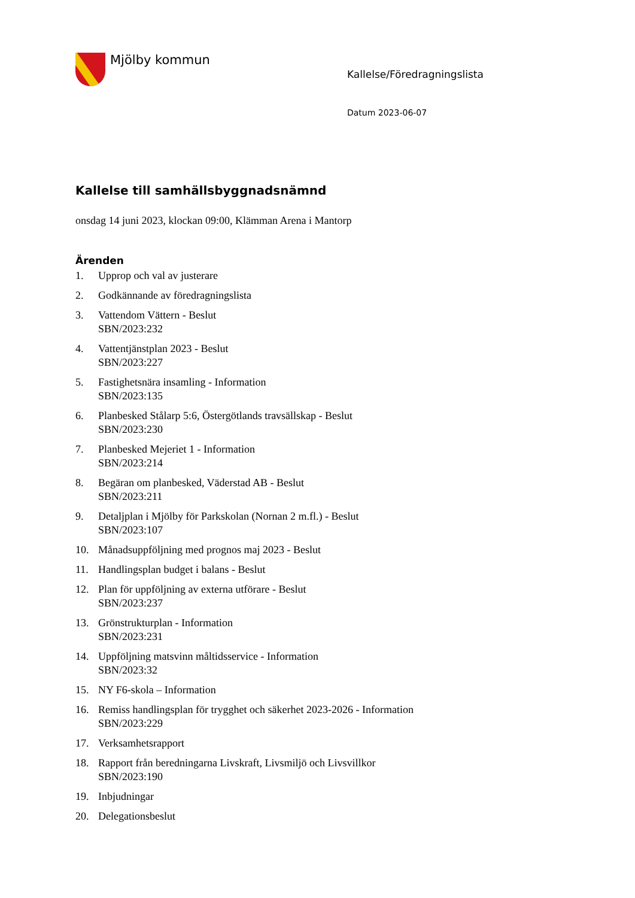Mjölby kommun
Kallelse/Föredragningslista
Datum 2023-06-07
Kallelse till samhällsbyggnadsnämnd
onsdag 14 juni 2023, klockan 09:00, Klämman Arena i Mantorp
Ärenden
1. Upprop och val av justerare
2. Godkännande av föredragningslista
3. Vattendom Vättern - Beslut
SBN/2023:232
4. Vattentjänstplan 2023 - Beslut
SBN/2023:227
5. Fastighetsnära insamling - Information
SBN/2023:135
6. Planbesked Stålarp 5:6, Östergötlands travsällskap - Beslut
SBN/2023:230
7. Planbesked Mejeriet 1 - Information
SBN/2023:214
8. Begäran om planbesked, Väderstad AB - Beslut
SBN/2023:211
9. Detaljplan i Mjölby för Parkskolan (Nornan 2 m.fl.) - Beslut
SBN/2023:107
10. Månadsuppföljning med prognos maj 2023 - Beslut
11. Handlingsplan budget i balans - Beslut
12. Plan för uppföljning av externa utförare - Beslut
SBN/2023:237
13. Grönstrukturplan - Information
SBN/2023:231
14. Uppföljning matsvinn måltidsservice - Information
SBN/2023:32
15. NY F6-skola – Information
16. Remiss handlingsplan för trygghet och säkerhet 2023-2026 - Information
SBN/2023:229
17. Verksamhetsrapport
18. Rapport från beredningarna Livskraft, Livsmiljö och Livsvillkor
SBN/2023:190
19. Inbjudningar
20. Delegationsbeslut